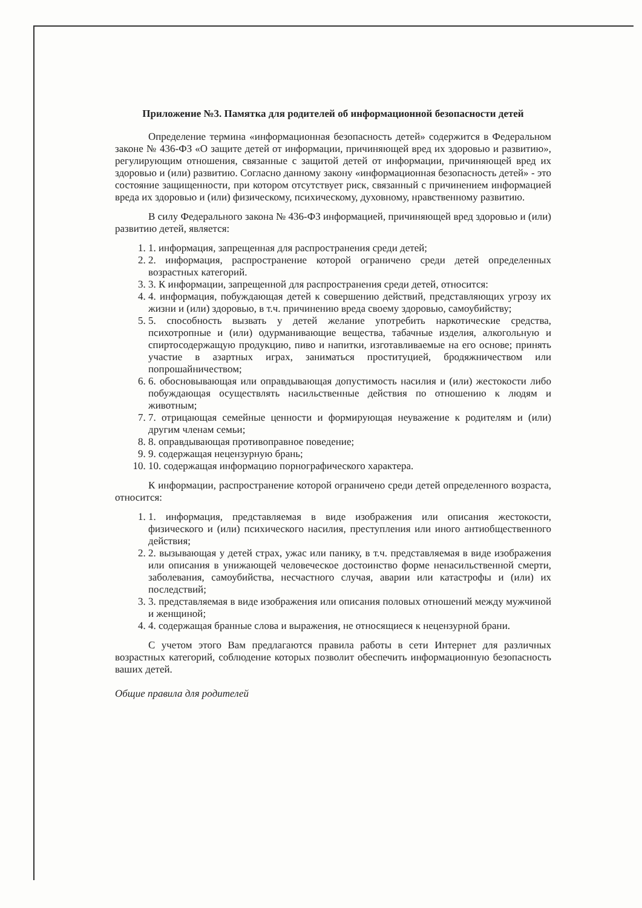Приложение №3. Памятка для родителей об информационной безопасности детей
Определение термина «информационная безопасность детей» содержится в Федеральном законе № 436-ФЗ «О защите детей от информации, причиняющей вред их здоровью и развитию», регулирующим отношения, связанные с защитой детей от информации, причиняющей вред их здоровью и (или) развитию. Согласно данному закону «информационная безопасность детей» - это состояние защищенности, при котором отсутствует риск, связанный с причинением информацией вреда их здоровью и (или) физическому, психическому, духовному, нравственному развитию.
В силу Федерального закона № 436-ФЗ информацией, причиняющей вред здоровью и (или) развитию детей, является:
1. 1. информация, запрещенная для распространения среди детей;
2. 2. информация, распространение которой ограничено среди детей определенных возрастных категорий.
3. 3. К информации, запрещенной для распространения среди детей, относится:
4. 4. информация, побуждающая детей к совершению действий, представляющих угрозу их жизни и (или) здоровью, в т.ч. причинению вреда своему здоровью, самоубийству;
5. 5. способность вызвать у детей желание употребить наркотические средства, психотропные и (или) одурманивающие вещества, табачные изделия, алкогольную и спиртосодержащую продукцию, пиво и напитки, изготавливаемые на его основе; принять участие в азартных играх, заниматься проституцией, бродяжничеством или попрошайничеством;
6. 6. обосновывающая или оправдывающая допустимость насилия и (или) жестокости либо побуждающая осуществлять насильственные действия по отношению к людям и животным;
7. 7. отрицающая семейные ценности и формирующая неуважение к родителям и (или) другим членам семьи;
8. 8. оправдывающая противоправное поведение;
9. 9. содержащая нецензурную брань;
10. 10. содержащая информацию порнографического характера.
К информации, распространение которой ограничено среди детей определенного возраста, относится:
1. 1. информация, представляемая в виде изображения или описания жестокости, физического и (или) психического насилия, преступления или иного антиобщественного действия;
2. 2. вызывающая у детей страх, ужас или панику, в т.ч. представляемая в виде изображения или описания в унижающей человеческое достоинство форме ненасильственной смерти, заболевания, самоубийства, несчастного случая, аварии или катастрофы и (или) их последствий;
3. 3. представляемая в виде изображения или описания половых отношений между мужчиной и женщиной;
4. 4. содержащая бранные слова и выражения, не относящиеся к нецензурной брани.
С учетом этого Вам предлагаются правила работы в сети Интернет для различных возрастных категорий, соблюдение которых позволит обеспечить информационную безопасность ваших детей.
Общие правила для родителей